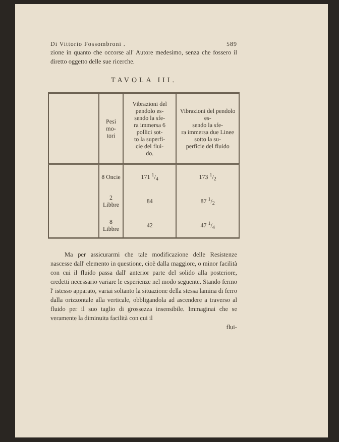Di Vittorio Fossombroni . 589
zione in quanto che occorse all' Autore medesimo, senza che fossero il diretto oggetto delle sue ricerche.
TAVOLA III.
| | Pesi mo- tori | Vibrazioni del pendolo es- sendo la sfe- ra immersa 6 pollici sot- to la superfi- cie del flui- do. | Vibrazioni del pendolo es- sendo la sfe- ra immersa due Linee sotto la su- perficie del fluido |
| | 8 Oncie | 171 1/4 | 173 1/2 |
| | 2 Libbre | 84 | 87 1/2 |
| | 8 Libbre | 42 | 47 1/4 |
Ma per assicurarmi che tale modificazione delle Resistenze nascesse dall' elemento in questione, cioè dalla maggiore, o minor facilità con cui il fluido passa dall' anterior parte del solido alla posteriore, credetti necessario variare le esperienze nel modo seguente. Stando fermo l' istesso apparato, variai soltanto la situazione della stessa lamina di ferro dalla orizzontale alla verticale, obbligandola ad ascendere a traverso al fluido per il suo taglio di grossezza insensibile. Immaginai che se veramente la diminuita facilità con cui il
flui-